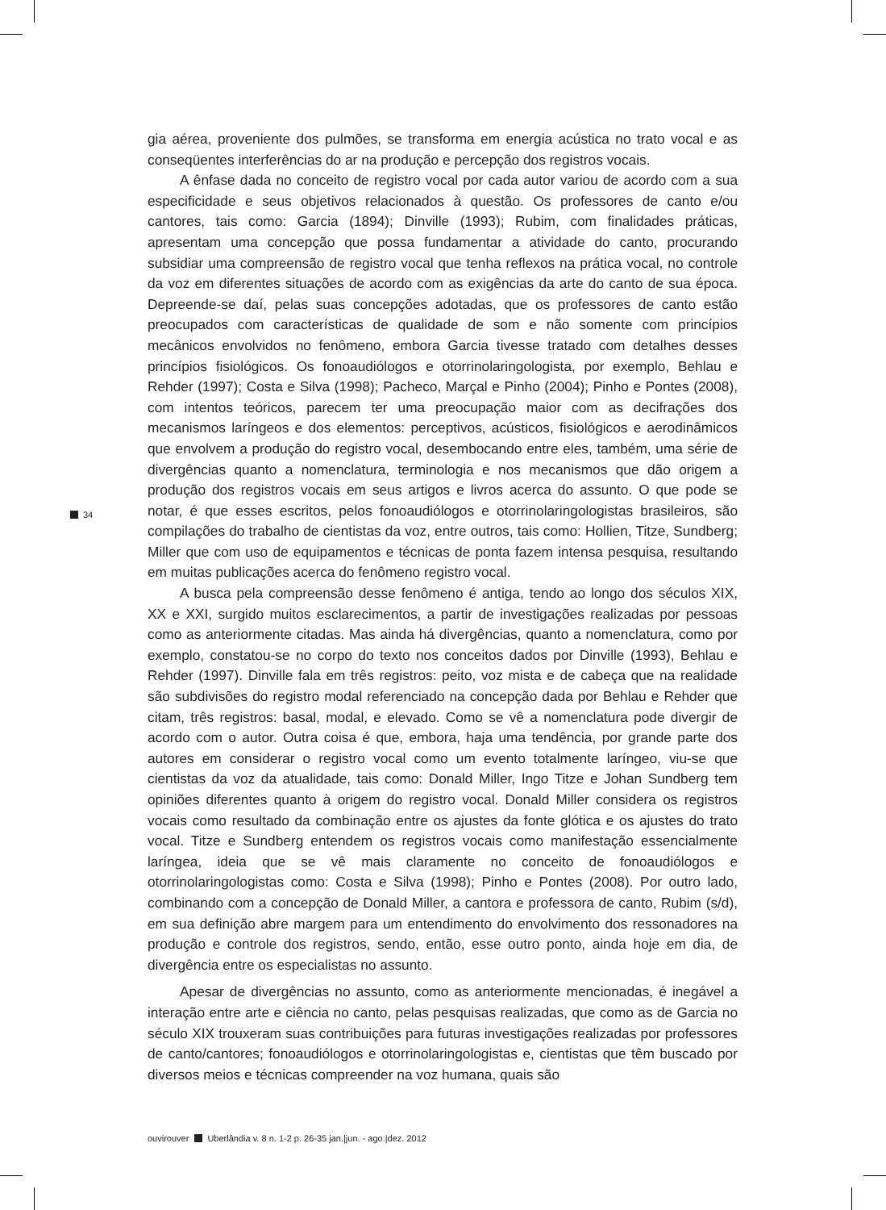gia aérea, proveniente dos pulmões, se transforma em energia acústica no trato vocal e as conseqüentes interferências do ar na produção e percepção dos registros vocais.
A ênfase dada no conceito de registro vocal por cada autor variou de acordo com a sua especificidade e seus objetivos relacionados à questão. Os professores de canto e/ou cantores, tais como: Garcia (1894); Dinville (1993); Rubim, com finalidades práticas, apresentam uma concepção que possa fundamentar a atividade do canto, procurando subsidiar uma compreensão de registro vocal que tenha reflexos na prática vocal, no controle da voz em diferentes situações de acordo com as exigências da arte do canto de sua época. Depreende-se daí, pelas suas concepções adotadas, que os professores de canto estão preocupados com características de qualidade de som e não somente com princípios mecânicos envolvidos no fenômeno, embora Garcia tivesse tratado com detalhes desses princípios fisiológicos. Os fonoaudiólogos e otorrinolaringologista, por exemplo, Behlau e Rehder (1997); Costa e Silva (1998); Pacheco, Marçal e Pinho (2004); Pinho e Pontes (2008), com intentos teóricos, parecem ter uma preocupação maior com as decifrações dos mecanismos laríngeos e dos elementos: perceptivos, acústicos, fisiológicos e aerodinâmicos que envolvem a produção do registro vocal, desembocando entre eles, também, uma série de divergências quanto a nomenclatura, terminologia e nos mecanismos que dão origem a produção dos registros vocais em seus artigos e livros acerca do assunto. O que pode se notar, é que esses escritos, pelos fonoaudiólogos e otorrinolaringologistas brasileiros, são compilações do trabalho de cientistas da voz, entre outros, tais como: Hollien, Titze, Sundberg; Miller que com uso de equipamentos e técnicas de ponta fazem intensa pesquisa, resultando em muitas publicações acerca do fenômeno registro vocal.
A busca pela compreensão desse fenômeno é antiga, tendo ao longo dos séculos XIX, XX e XXI, surgido muitos esclarecimentos, a partir de investigações realizadas por pessoas como as anteriormente citadas. Mas ainda há divergências, quanto a nomenclatura, como por exemplo, constatou-se no corpo do texto nos conceitos dados por Dinville (1993), Behlau e Rehder (1997). Dinville fala em três registros: peito, voz mista e de cabeça que na realidade são subdivisões do registro modal referenciado na concepção dada por Behlau e Rehder que citam, três registros: basal, modal, e elevado. Como se vê a nomenclatura pode divergir de acordo com o autor. Outra coisa é que, embora, haja uma tendência, por grande parte dos autores em considerar o registro vocal como um evento totalmente laríngeo, viu-se que cientistas da voz da atualidade, tais como: Donald Miller, Ingo Titze e Johan Sundberg tem opiniões diferentes quanto à origem do registro vocal. Donald Miller considera os registros vocais como resultado da combinação entre os ajustes da fonte glótica e os ajustes do trato vocal. Titze e Sundberg entendem os registros vocais como manifestação essencialmente laríngea, ideia que se vê mais claramente no conceito de fonoaudiólogos e otorrinolaringologistas como: Costa e Silva (1998); Pinho e Pontes (2008). Por outro lado, combinando com a concepção de Donald Miller, a cantora e professora de canto, Rubim (s/d), em sua definição abre margem para um entendimento do envolvimento dos ressonadores na produção e controle dos registros, sendo, então, esse outro ponto, ainda hoje em dia, de divergência entre os especialistas no assunto.
Apesar de divergências no assunto, como as anteriormente mencionadas, é inegável a interação entre arte e ciência no canto, pelas pesquisas realizadas, que como as de Garcia no século XIX trouxeram suas contribuições para futuras investigações realizadas por professores de canto/cantores; fonoaudiólogos e otorrinolaringologistas e, cientistas que têm buscado por diversos meios e técnicas compreender na voz humana, quais são
34
ouvirouver Uberlândia v. 8 n. 1-2 p. 26-35 jan.|jun. - ago.|dez. 2012